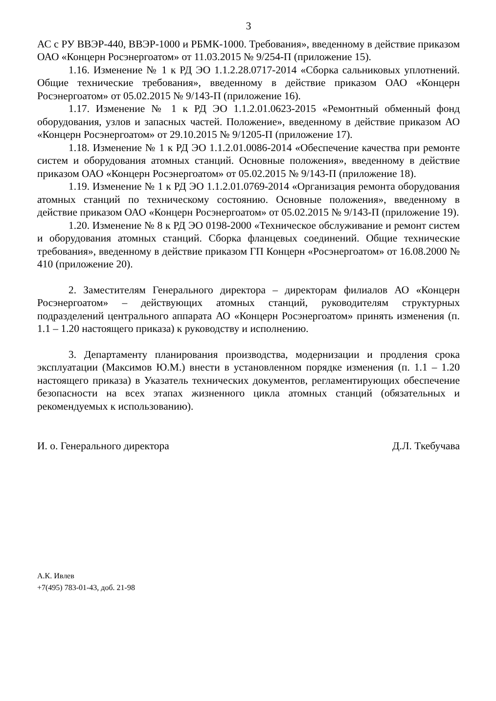3
АС с РУ ВВЭР-440, ВВЭР-1000 и РБМК-1000. Требования», введенному в действие приказом ОАО «Концерн Росэнергоатом» от 11.03.2015 № 9/254-П (приложение 15).
1.16. Изменение № 1 к РД ЭО 1.1.2.28.0717-2014 «Сборка сальниковых уплотнений. Общие технические требования», введенному в действие приказом ОАО «Концерн Росэнергоатом» от 05.02.2015 № 9/143-П (приложение 16).
1.17. Изменение № 1 к РД ЭО 1.1.2.01.0623-2015 «Ремонтный обменный фонд оборудования, узлов и запасных частей. Положение», введенному в действие приказом АО «Концерн Росэнергоатом» от 29.10.2015 № 9/1205-П (приложение 17).
1.18. Изменение № 1 к РД ЭО 1.1.2.01.0086-2014 «Обеспечение качества при ремонте систем и оборудования атомных станций. Основные положения», введенному в действие приказом ОАО «Концерн Росэнергоатом» от 05.02.2015 № 9/143-П (приложение 18).
1.19. Изменение № 1 к РД ЭО 1.1.2.01.0769-2014 «Организация ремонта оборудования атомных станций по техническому состоянию. Основные положения», введенному в действие приказом ОАО «Концерн Росэнергоатом» от 05.02.2015 № 9/143-П (приложение 19).
1.20. Изменение № 8 к РД ЭО 0198-2000 «Техническое обслуживание и ремонт систем и оборудования атомных станций. Сборка фланцевых соединений. Общие технические требования», введенному в действие приказом ГП Концерн «Росэнергоатом» от 16.08.2000 № 410 (приложение 20).
2. Заместителям Генерального директора – директорам филиалов АО «Концерн Росэнергоатом» – действующих атомных станций, руководителям структурных подразделений центрального аппарата АО «Концерн Росэнергоатом» принять изменения (п. 1.1 – 1.20 настоящего приказа) к руководству и исполнению.
3. Департаменту планирования производства, модернизации и продления срока эксплуатации (Максимов Ю.М.) внести в установленном порядке изменения (п. 1.1 – 1.20 настоящего приказа) в Указатель технических документов, регламентирующих обеспечение безопасности на всех этапах жизненного цикла атомных станций (обязательных и рекомендуемых к использованию).
И. о. Генерального директора Д.Л. Ткебучава
А.К. Ивлев
+7(495) 783-01-43, доб. 21-98